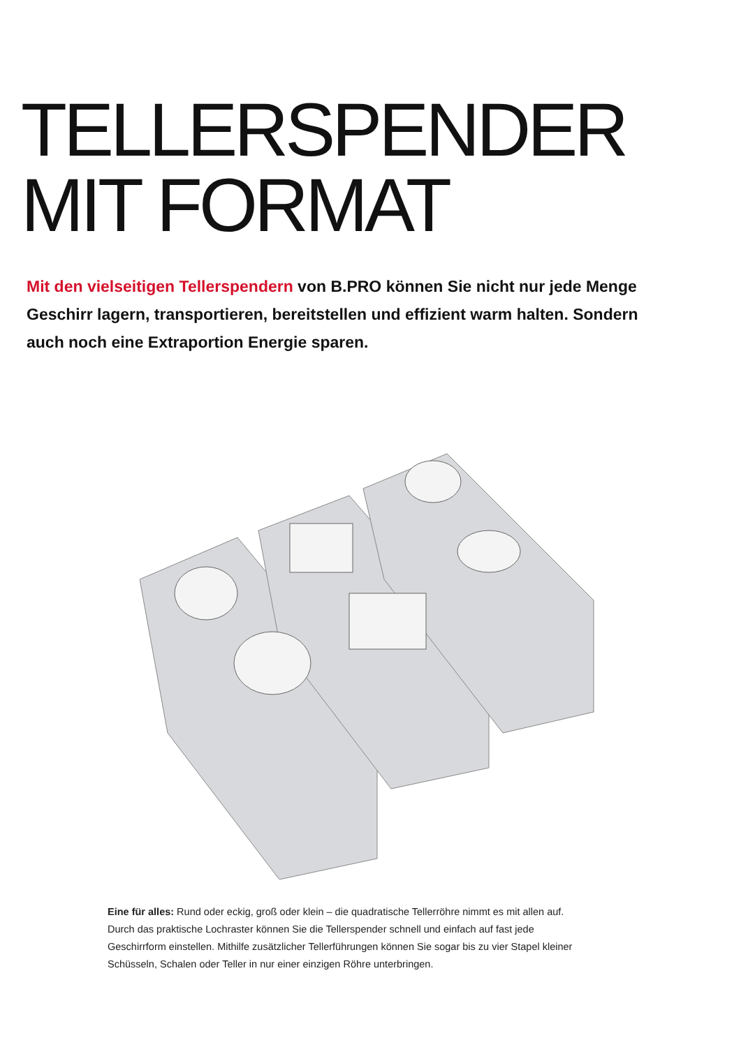TELLERSPENDER
MIT FORMAT
Mit den vielseitigen Tellerspendern von B.PRO können Sie nicht nur jede Menge Geschirr lagern, transportieren, bereitstellen und effizient warm halten. Sondern auch noch eine Extraportion Energie sparen.
Eine für alles: Rund oder eckig, groß oder klein – die quadratische Tellerröhre nimmt es mit allen auf. Durch das praktische Lochraster können Sie die Tellerspender schnell und einfach auf fast jede Geschirrform einstellen. Mithilfe zusätzlicher Tellerführungen können Sie sogar bis zu vier Stapel kleiner Schüsseln, Schalen oder Teller in nur einer einzigen Röhre unterbringen.